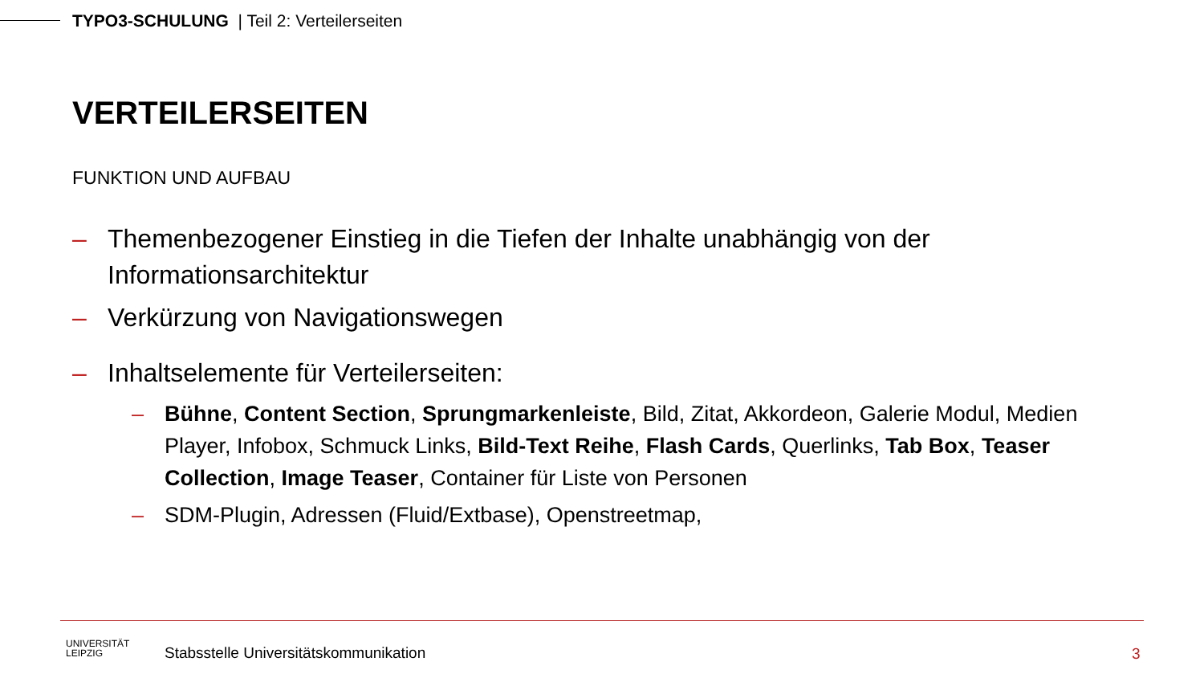TYPO3-SCHULUNG | Teil 2: Verteilerseiten
VERTEILERSEITEN
FUNKTION UND AUFBAU
– Themenbezogener Einstieg in die Tiefen der Inhalte unabhängig von der Informationsarchitektur
– Verkürzung von Navigationswegen
– Inhaltselemente für Verteilerseiten:
– Bühne, Content Section, Sprungmarkenleiste, Bild, Zitat, Akkordeon, Galerie Modul, Medien Player, Infobox, Schmuck Links, Bild-Text Reihe, Flash Cards, Querlinks, Tab Box, Teaser Collection, Image Teaser, Container für Liste von Personen
– SDM-Plugin, Adressen (Fluid/Extbase), Openstreetmap,
UNIVERSITÄT
LEIPZIG
Stabsstelle Universitätskommunikation
3